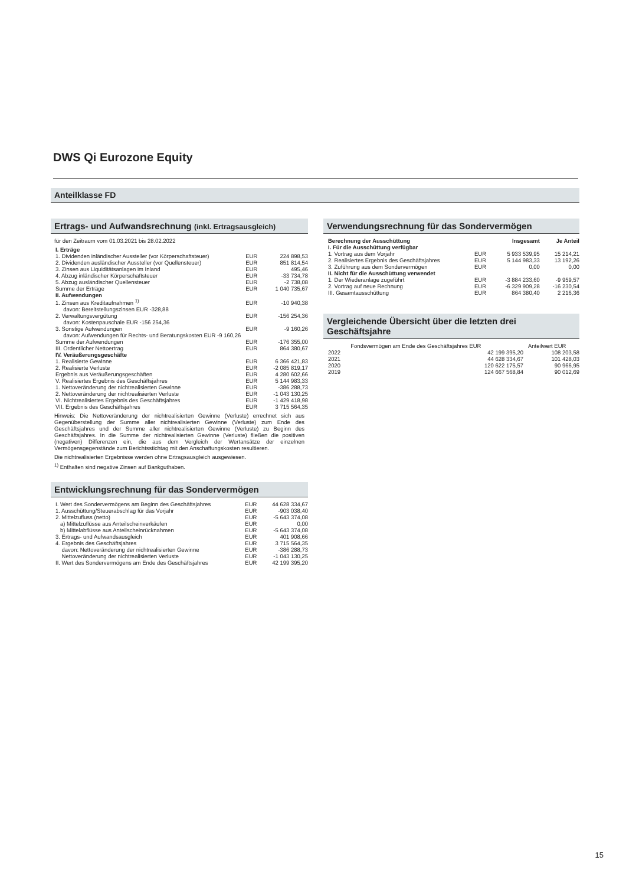DWS Qi Eurozone Equity
Anteilklasse FD
Ertrags- und Aufwandsrechnung (inkl. Ertragsausgleich)
für den Zeitraum vom 01.03.2021 bis 28.02.2022
| I. Erträge | | |
| 1. Dividenden inländischer Aussteller (vor Körperschaftsteuer) | EUR | 224 898,53 |
| 2. Dividenden ausländischer Aussteller (vor Quellensteuer) | EUR | 851 814,54 |
| 3. Zinsen aus Liquiditätsanlagen im Inland | EUR | 495,46 |
| 4. Abzug inländischer Körperschaftsteuer | EUR | -33 734,78 |
| 5. Abzug ausländischer Quellensteuer | EUR | -2 738,08 |
| Summe der Erträge | EUR | 1 040 735,67 |
| II. Aufwendungen | | |
| 1. Zinsen aus Kreditaufnahmen <sup>1)</sup> | EUR | -10 940,38 |
| davon: Bereitstellungszinsen EUR -328,88 | | |
| 2. Verwaltungsvergütung | EUR | -156 254,36 |
| davon: Kostenpauschale EUR -156 254,36 | | |
| 3. Sonstige Aufwendungen | EUR | -9 160,26 |
| davon: Aufwendungen für Rechts- und Beratungskosten EUR -9 160,26 | | |
| Summe der Aufwendungen | EUR | -176 355,00 |
| III. Ordentlicher Nettoertrag | EUR | 864 380,67 |
| IV. Veräußerungsgeschäfte | | |
| 1. Realisierte Gewinne | EUR | 6 366 421,83 |
| 2. Realisierte Verluste | EUR | -2 085 819,17 |
| Ergebnis aus Veräußerungsgeschäften | EUR | 4 280 602,66 |
| V. Realisiertes Ergebnis des Geschäftsjahres | EUR | 5 144 983,33 |
| 1. Nettoveränderung der nichtrealisierten Gewinne | EUR | -386 288,73 |
| 2. Nettoveränderung der nichtrealisierten Verluste | EUR | -1 043 130,25 |
| VI. Nichtrealisiertes Ergebnis des Geschäftsjahres | EUR | -1 429 418,98 |
| VII. Ergebnis des Geschäftsjahres | EUR | 3 715 564,35 |
Hinweis: Die Nettoveränderung der nichtrealisierten Gewinne (Verluste) errechnet sich aus Gegenüberstellung der Summe aller nichtrealisierten Gewinne (Verluste) zum Ende des Geschäftsjahres und der Summe aller nichtrealisierten Gewinne (Verluste) zu Beginn des Geschäftsjahres. In die Summe der nichtrealisierten Gewinne (Verluste) fließen die positiven (negativen) Differenzen ein, die aus dem Vergleich der Wertansätze der einzelnen Vermögensgegenstände zum Berichtsstichtag mit den Anschaffungskosten resultieren.
Die nichtrealisierten Ergebnisse werden ohne Ertragsausgleich ausgewiesen.
<sup>1)</sup> Enthalten sind negative Zinsen auf Bankguthaben.
Entwicklungsrechnung für das Sondervermögen
| I. Wert des Sondervermögens am Beginn des Geschäftsjahres | EUR | 44 628 334,67 |
| 1. Ausschüttung/Steuerabschlag für das Vorjahr | EUR | -903 038,40 |
| 2. Mittelzufluss (netto) | EUR | -5 643 374,08 |
| a) Mittelzuflüsse aus Anteilscheinverkäufen | EUR | 0,00 |
| b) Mittelabflüsse aus Anteilscheinrücknahmen | EUR | -5 643 374,08 |
| 3. Ertrags- und Aufwandsausgleich | EUR | 401 908,66 |
| 4. Ergebnis des Geschäftsjahres | EUR | 3 715 564,35 |
| davon: Nettoveränderung der nichtrealisierten Gewinne | EUR | -386 288,73 |
| Nettoveränderung der nichtrealisierten Verluste | EUR | -1 043 130,25 |
| II. Wert des Sondervermögens am Ende des Geschäftsjahres | EUR | 42 199 395,20 |
Verwendungsrechnung für das Sondervermögen
| Berechnung der Ausschüttung | | Insgesamt | Je Anteil |
| --- | --- | --- | --- |
| I. Für die Ausschüttung verfügbar | | | |
| 1. Vortrag aus dem Vorjahr | EUR | 5 933 539,95 | 15 214,21 |
| 2. Realisiertes Ergebnis des Geschäftsjahres | EUR | 5 144 983,33 | 13 192,26 |
| 3. Zuführung aus dem Sondervermögen | EUR | 0,00 | 0,00 |
| II. Nicht für die Ausschüttung verwendet | | | |
| 1. Der Wiederanlage zugeführt | EUR | -3 884 233,60 | -9 959,57 |
| 2. Vortrag auf neue Rechnung | EUR | -6 329 909,28 | -16 230,54 |
| III. Gesamtausschüttung | EUR | 864 380,40 | 2 216,36 |
Vergleichende Übersicht über die letzten drei Geschäftsjahre
| | Fondsvermögen am Ende des Geschäftsjahres EUR | Anteilwert EUR |
| --- | --- | --- |
| 2022 | 42 199 395,20 | 108 203,58 |
| 2021 | 44 628 334,67 | 101 428,03 |
| 2020 | 120 622 175,57 | 90 966,95 |
| 2019 | 124 667 568,84 | 90 012,69 |
15